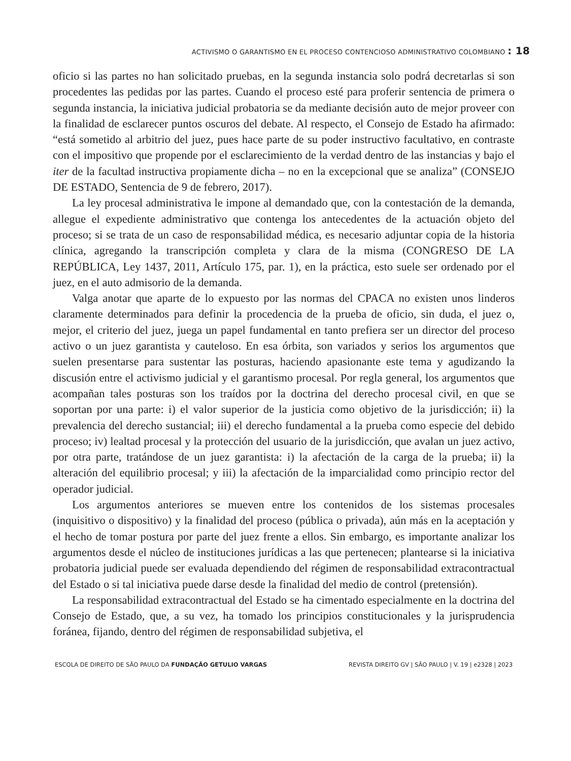ACTIVISMO O GARANTISMO EN EL PROCESO CONTENCIOSO ADMINISTRATIVO COLOMBIANO : 18
oficio si las partes no han solicitado pruebas, en la segunda instancia solo podrá decretarlas si son procedentes las pedidas por las partes. Cuando el proceso esté para proferir sentencia de primera o segunda instancia, la iniciativa judicial probatoria se da mediante decisión auto de mejor proveer con la finalidad de esclarecer puntos oscuros del debate. Al respecto, el Consejo de Estado ha afirmado: “está sometido al arbitrio del juez, pues hace parte de su poder instructivo facultativo, en contraste con el impositivo que propende por el esclarecimiento de la verdad dentro de las instancias y bajo el iter de la facultad instructiva propiamente dicha – no en la excepcional que se analiza” (CONSEJO DE ESTADO, Sentencia de 9 de febrero, 2017).
La ley procesal administrativa le impone al demandado que, con la contestación de la demanda, allegue el expediente administrativo que contenga los antecedentes de la actuación objeto del proceso; si se trata de un caso de responsabilidad médica, es necesario adjuntar copia de la historia clínica, agregando la transcripción completa y clara de la misma (CONGRESO DE LA REPÚBLICA, Ley 1437, 2011, Artículo 175, par. 1), en la práctica, esto suele ser ordenado por el juez, en el auto admisorio de la demanda.
Valga anotar que aparte de lo expuesto por las normas del CPACA no existen unos linderos claramente determinados para definir la procedencia de la prueba de oficio, sin duda, el juez o, mejor, el criterio del juez, juega un papel fundamental en tanto prefiera ser un director del proceso activo o un juez garantista y cauteloso. En esa órbita, son variados y serios los argumentos que suelen presentarse para sustentar las posturas, haciendo apasionante este tema y agudizando la discusión entre el activismo judicial y el garantismo procesal. Por regla general, los argumentos que acompañan tales posturas son los traídos por la doctrina del derecho procesal civil, en que se soportan por una parte: i) el valor superior de la justicia como objetivo de la jurisdicción; ii) la prevalencia del derecho sustancial; iii) el derecho fundamental a la prueba como especie del debido proceso; iv) lealtad procesal y la protección del usuario de la jurisdicción, que avalan un juez activo, por otra parte, tratándose de un juez garantista: i) la afectación de la carga de la prueba; ii) la alteración del equilibrio procesal; y iii) la afectación de la imparcialidad como principio rector del operador judicial.
Los argumentos anteriores se mueven entre los contenidos de los sistemas procesales (inquisitivo o dispositivo) y la finalidad del proceso (pública o privada), aún más en la aceptación y el hecho de tomar postura por parte del juez frente a ellos. Sin embargo, es importante analizar los argumentos desde el núcleo de instituciones jurídicas a las que pertenecen; plantearse si la iniciativa probatoria judicial puede ser evaluada dependiendo del régimen de responsabilidad extracontractual del Estado o si tal iniciativa puede darse desde la finalidad del medio de control (pretensión).
La responsabilidad extracontractual del Estado se ha cimentado especialmente en la doctrina del Consejo de Estado, que, a su vez, ha tomado los principios constitucionales y la jurisprudencia foránea, fijando, dentro del régimen de responsabilidad subjetiva, el
ESCOLA DE DIREITO DE SÃO PAULO DA FUNDAÇÃO GETULIO VARGAS REVISTA DIREITO GV | SÃO PAULO | V. 19 | e2328 | 2023